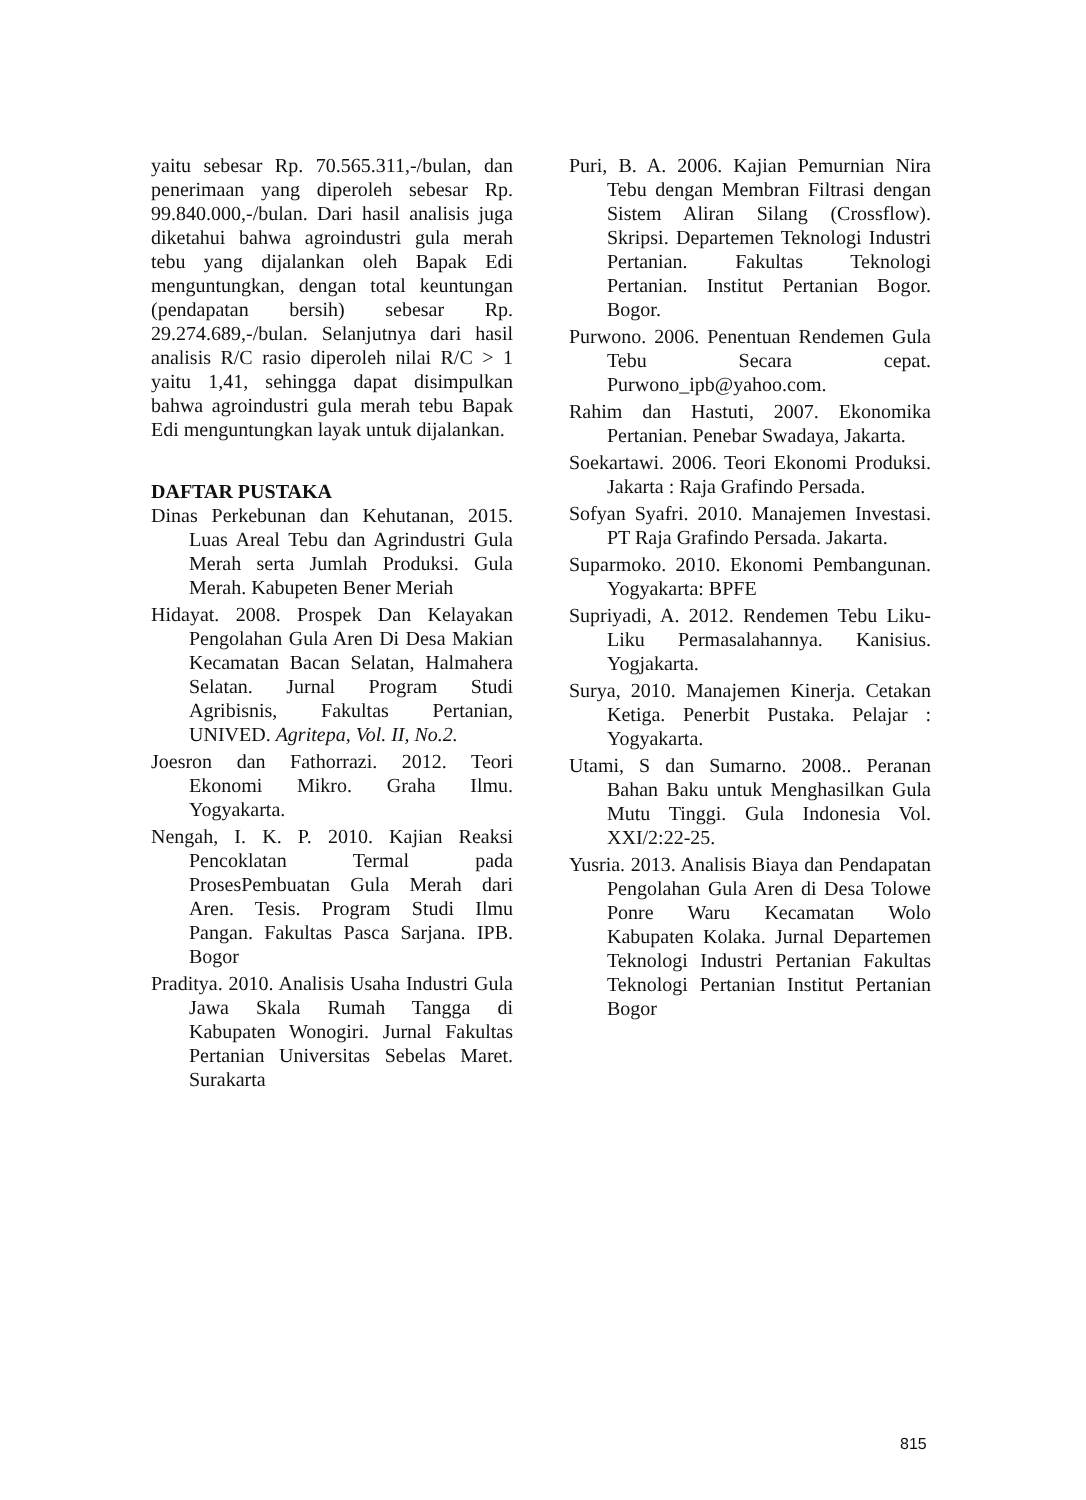yaitu sebesar Rp. 70.565.311,-/bulan, dan penerimaan yang diperoleh sebesar Rp. 99.840.000,-/bulan. Dari hasil analisis juga diketahui bahwa agroindustri gula merah tebu yang dijalankan oleh Bapak Edi menguntungkan, dengan total keuntungan (pendapatan bersih) sebesar Rp. 29.274.689,-/bulan. Selanjutnya dari hasil analisis R/C rasio diperoleh nilai R/C > 1 yaitu 1,41, sehingga dapat disimpulkan bahwa agroindustri gula merah tebu Bapak Edi menguntungkan layak untuk dijalankan.
DAFTAR PUSTAKA
Dinas Perkebunan dan Kehutanan, 2015. Luas Areal Tebu dan Agrindustri Gula Merah serta Jumlah Produksi. Gula Merah. Kabupeten Bener Meriah
Hidayat. 2008. Prospek Dan Kelayakan Pengolahan Gula Aren Di Desa Makian Kecamatan Bacan Selatan, Halmahera Selatan. Jurnal Program Studi Agribisnis, Fakultas Pertanian, UNIVED. Agritepa, Vol. II, No.2.
Joesron dan Fathorrazi. 2012. Teori Ekonomi Mikro. Graha Ilmu. Yogyakarta.
Nengah, I. K. P. 2010. Kajian Reaksi Pencoklatan Termal pada ProsesPembuatan Gula Merah dari Aren. Tesis. Program Studi Ilmu Pangan. Fakultas Pasca Sarjana. IPB. Bogor
Praditya. 2010. Analisis Usaha Industri Gula Jawa Skala Rumah Tangga di Kabupaten Wonogiri. Jurnal Fakultas Pertanian Universitas Sebelas Maret. Surakarta
Puri, B. A. 2006. Kajian Pemurnian Nira Tebu dengan Membran Filtrasi dengan Sistem Aliran Silang (Crossflow). Skripsi. Departemen Teknologi Industri Pertanian. Fakultas Teknologi Pertanian. Institut Pertanian Bogor. Bogor.
Purwono. 2006. Penentuan Rendemen Gula Tebu Secara cepat. Purwono_ipb@yahoo.com.
Rahim dan Hastuti, 2007. Ekonomika Pertanian. Penebar Swadaya, Jakarta.
Soekartawi. 2006. Teori Ekonomi Produksi. Jakarta : Raja Grafindo Persada.
Sofyan Syafri. 2010. Manajemen Investasi. PT Raja Grafindo Persada. Jakarta.
Suparmoko. 2010. Ekonomi Pembangunan. Yogyakarta: BPFE
Supriyadi, A. 2012. Rendemen Tebu Liku-Liku Permasalahannya. Kanisius. Yogjakarta.
Surya, 2010. Manajemen Kinerja. Cetakan Ketiga. Penerbit Pustaka. Pelajar : Yogyakarta.
Utami, S dan Sumarno. 2008.. Peranan Bahan Baku untuk Menghasilkan Gula Mutu Tinggi. Gula Indonesia Vol. XXI/2:22-25.
Yusria. 2013. Analisis Biaya dan Pendapatan Pengolahan Gula Aren di Desa Tolowe Ponre Waru Kecamatan Wolo Kabupaten Kolaka. Jurnal Departemen Teknologi Industri Pertanian Fakultas Teknologi Pertanian Institut Pertanian Bogor
815